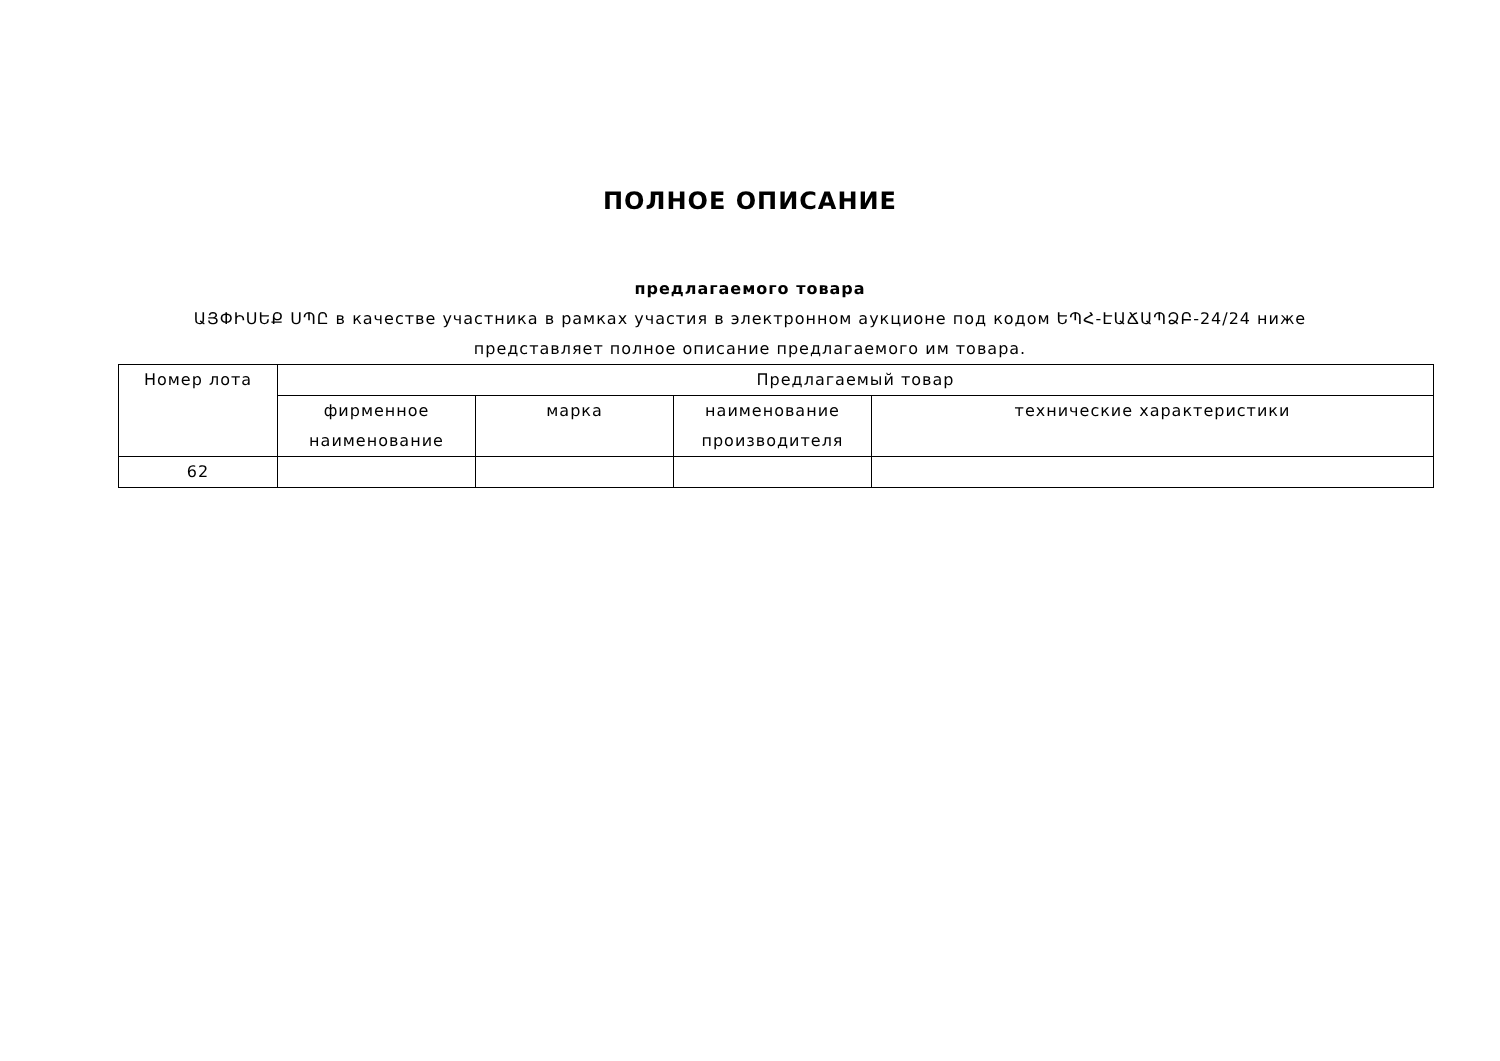ПОЛНОЕ ОПИСАНИЕ
предлагаемого товара
ԱՅՓԻՍԵՔ ՍՊԸ в качестве участника в рамках участия в электронном аукционе под кодом ԵՊՀ-ԷԱՃԱՊՁԲ-24/24 ниже представляет полное описание предлагаемого им товара.
| Номер лота | Предлагаемый товар | | | |
| --- | --- | --- | --- | --- |
| | фирменное наименование | марка | наименование производителя | технические характеристики |
| 62 | | | | |